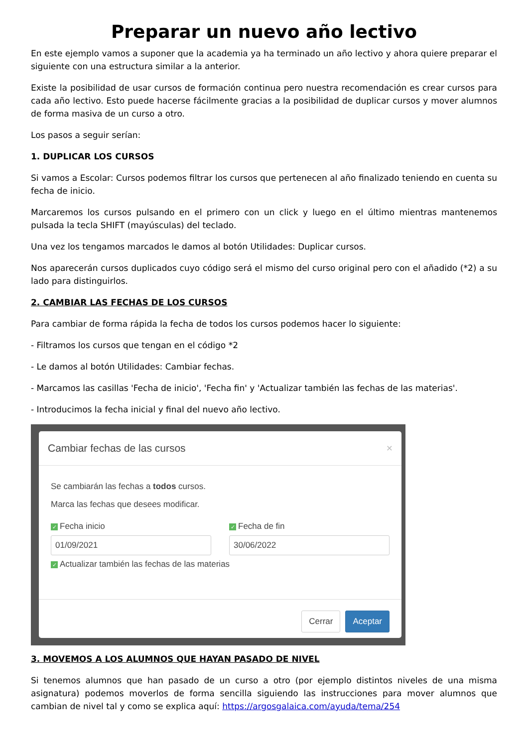Preparar un nuevo año lectivo
En este ejemplo vamos a suponer que la academia ya ha terminado un año lectivo y ahora quiere preparar el siguiente con una estructura similar a la anterior.
Existe la posibilidad de usar cursos de formación continua pero nuestra recomendación es crear cursos para cada año lectivo. Esto puede hacerse fácilmente gracias a la posibilidad de duplicar cursos y mover alumnos de forma masiva de un curso a otro.
Los pasos a seguir serían:
1. DUPLICAR LOS CURSOS
Si vamos a Escolar: Cursos podemos filtrar los cursos que pertenecen al año finalizado teniendo en cuenta su fecha de inicio.
Marcaremos los cursos pulsando en el primero con un click y luego en el último mientras mantenemos pulsada la tecla SHIFT (mayúsculas) del teclado.
Una vez los tengamos marcados le damos al botón Utilidades: Duplicar cursos.
Nos aparecerán cursos duplicados cuyo código será el mismo del curso original pero con el añadido (*2) a su lado para distinguirlos.
2. CAMBIAR LAS FECHAS DE LOS CURSOS
Para cambiar de forma rápida la fecha de todos los cursos podemos hacer lo siguiente:
- Filtramos los cursos que tengan en el código *2
- Le damos al botón Utilidades: Cambiar fechas.
- Marcamos las casillas 'Fecha de inicio', 'Fecha fin' y 'Actualizar también las fechas de las materias'.
- Introducimos la fecha inicial y final del nuevo año lectivo.
Cambiar fechas de las cursos ×
Se cambiarán las fechas a todos cursos.
Marca las fechas que desees modificar.
✓ Fecha inicio
01/09/2021
✓ Fecha de fin
30/06/2022
✓ Actualizar también las fechas de las materias
Cerrar Aceptar
3. MOVEMOS A LOS ALUMNOS QUE HAYAN PASADO DE NIVEL
Si tenemos alumnos que han pasado de un curso a otro (por ejemplo distintos niveles de una misma asignatura) podemos moverlos de forma sencilla siguiendo las instrucciones para mover alumnos que cambian de nivel tal y como se explica aquí: https://argosgalaica.com/ayuda/tema/254